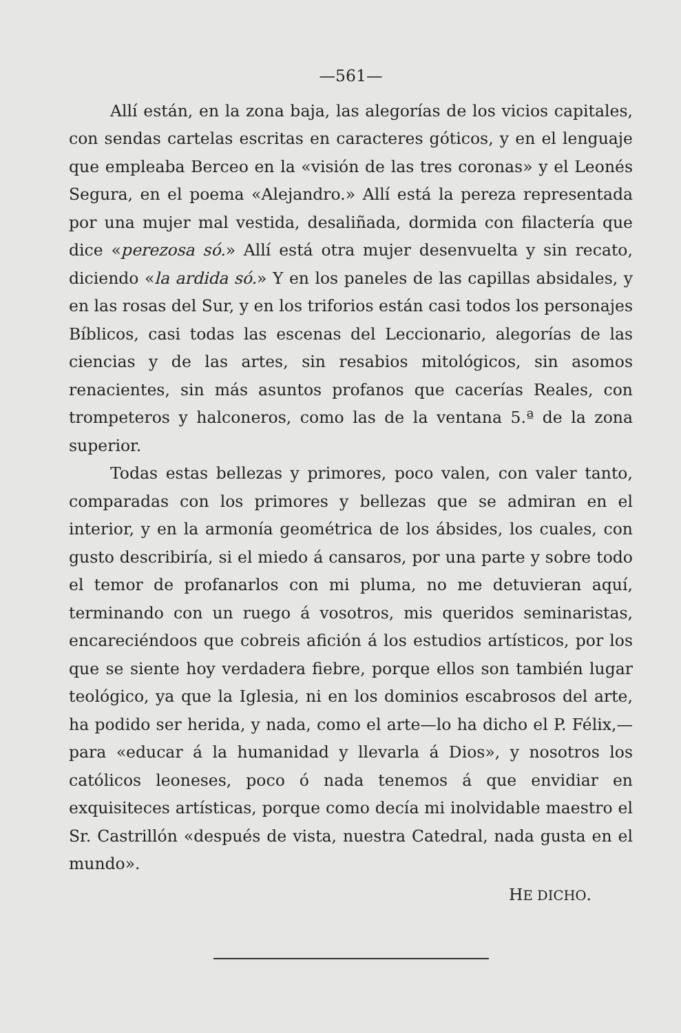—561—
Allí están, en la zona baja, las alegorías de los vicios capitales, con sendas cartelas escritas en caracteres góticos, y en el lenguaje que empleaba Berceo en la «visión de las tres coronas» y el Leonés Segura, en el poema «Alejandro.» Allí está la pereza representada por una mujer mal vestida, desaliñada, dormida con filactería que dice «perezosa só.» Allí está otra mujer desenvuelta y sin recato, diciendo «la ardida só.» Y en los paneles de las capillas absidales, y en las rosas del Sur, y en los triforios están casi todos los personajes Bíblicos, casi todas las escenas del Leccionario, alegorías de las ciencias y de las artes, sin resabios mitológicos, sin asomos renacientes, sin más asuntos profanos que cacerías Reales, con trompeteros y halconeros, como las de la ventana 5.ª de la zona superior.
Todas estas bellezas y primores, poco valen, con valer tanto, comparadas con los primores y bellezas que se admiran en el interior, y en la armonía geométrica de los ábsides, los cuales, con gusto describiría, si el miedo á cansaros, por una parte y sobre todo el temor de profanarlos con mi pluma, no me detuvieran aquí, terminando con un ruego á vosotros, mis queridos seminaristas, encareciéndoos que cobreis afición á los estudios artísticos, por los que se siente hoy verdadera fiebre, porque ellos son también lugar teológico, ya que la Iglesia, ni en los dominios escabrosos del arte, ha podido ser herida, y nada, como el arte—lo ha dicho el P. Félix,—para «educar á la humanidad y llevarla á Dios», y nosotros los católicos leoneses, poco ó nada tenemos á que envidiar en exquisiteces artísticas, porque como decía mi inolvidable maestro el Sr. Castrillón «después de vista, nuestra Catedral, nada gusta en el mundo».
HE DICHO.